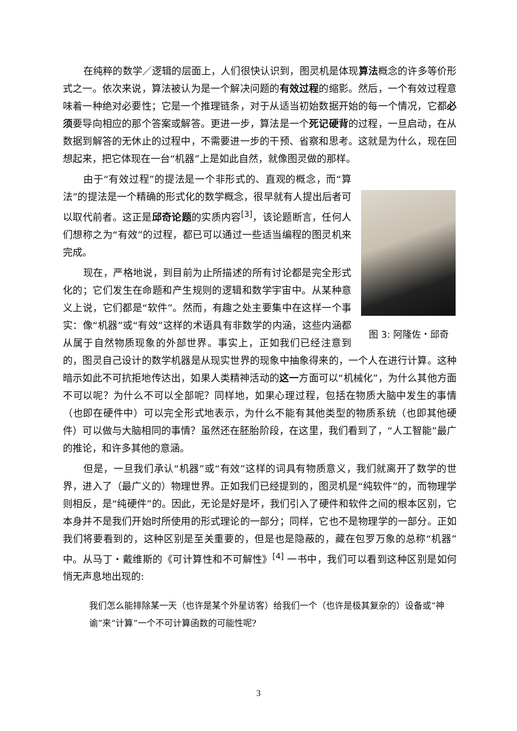在纯粹的数学／逻辑的层面上，人们很快认识到，图灵机是体现算法概念的许多等价形式之一。依次来说，算法被认为是一个解决问题的有效过程的缩影。然后，一个有效过程意味着一种绝对必要性；它是一个推理链条，对于从适当初始数据开始的每一个情况，它都必须要导向相应的那个答案或解答。更进一步，算法是一个死记硬背的过程，一旦启动，在从数据到解答的无休止的过程中，不需要进一步的干预、省察和思考。这就是为什么，现在回想起来，把它体现在一台“机器”上是如此自然，就像图灵做的那样。
图 3: 阿隆佐・邱奇
由于“有效过程”的提法是一个非形式的、直观的概念，而“算法”的提法是一个精确的形式化的数学概念，很早就有人提出后者可以取代前者。这正是邱奇论题的实质内容<sup>[3]</sup>，该论题断言，任何人们想称之为“有效”的过程，都已可以通过一些适当编程的图灵机来完成。
现在，严格地说，到目前为止所描述的所有讨论都是完全形式化的；它们发生在命题和产生规则的逻辑和数学宇宙中。从某种意义上说，它们都是“软件”。然而，有趣之处主要集中在这样一个事实：像“机器”或“有效”这样的术语具有非数学的内涵，这些内涵都从属于自然物质现象的外部世界。事实上，正如我们已经注意到的，图灵自己设计的数学机器是从现实世界的现象中抽象得来的，一个人在进行计算。这种暗示如此不可抗拒地传达出，如果人类精神活动的这一方面可以“机械化”，为什么其他方面不可以呢？为什么不可以全部呢？同样地，如果心理过程，包括在物质大脑中发生的事情（也即在硬件中）可以完全形式地表示，为什么不能有其他类型的物质系统（也即其他硬件）可以做与大脑相同的事情？虽然还在胚胎阶段，在这里，我们看到了，“人工智能”最广的推论，和许多其他的意涵。
但是，一旦我们承认“机器”或“有效”这样的词具有物质意义，我们就离开了数学的世界，进入了（最广义的）物理世界。正如我们已经提到的，图灵机是“纯软件”的，而物理学则相反，是“纯硬件”的。因此，无论是好是坏，我们引入了硬件和软件之间的根本区别，它本身并不是我们开始时所使用的形式理论的一部分；同样，它也不是物理学的一部分。正如我们将要看到的，这种区别是至关重要的，但是也是隐蔽的，藏在包罗万象的总称“机器”中。从马丁・戴维斯的《可计算性和不可解性》<sup>[4]</sup> 一书中，我们可以看到这种区别是如何悄无声息地出现的:
我们怎么能排除某一天（也许是某个外星访客）给我们一个（也许是极其复杂的）设备或“神谕”来“计算”一个不可计算函数的可能性呢?
3